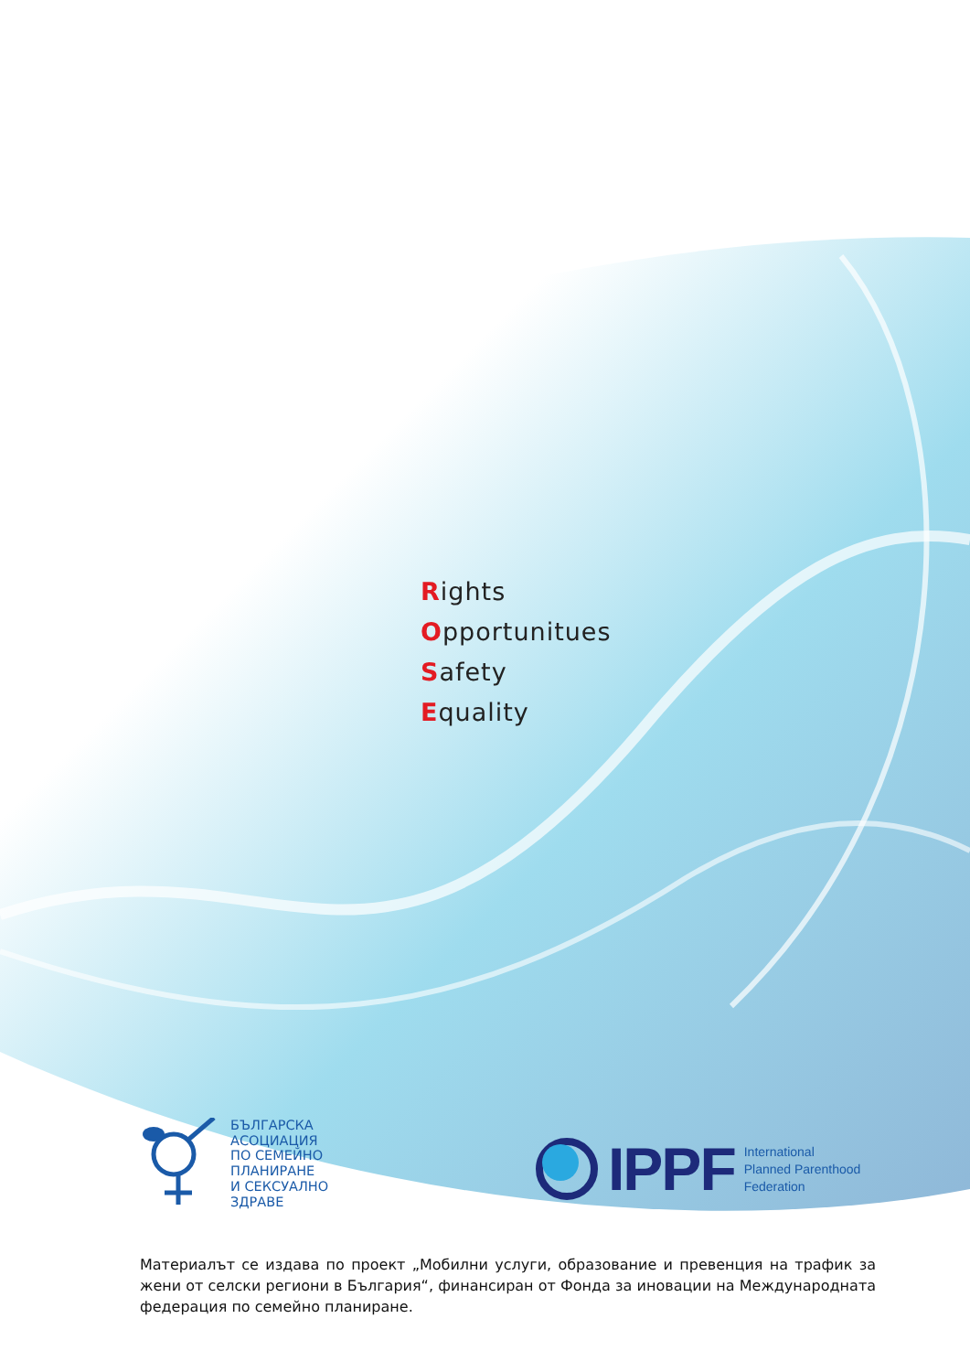Rights
Opportunitues
Safety
Equality
БЪЛГАРСКА
АСОЦИАЦИЯ
ПО СЕМЕЙНО
ПЛАНИРАНЕ
И СЕКСУАЛНО
ЗДРАВЕ
IPPF
International
Planned Parenthood
Federation
Материалът се издава по проект „Мобилни услуги, образование и превенция на трафик за жени от селски региони в България“, финансиран от Фонда за иновации на Международната федерация по семейно планиране.